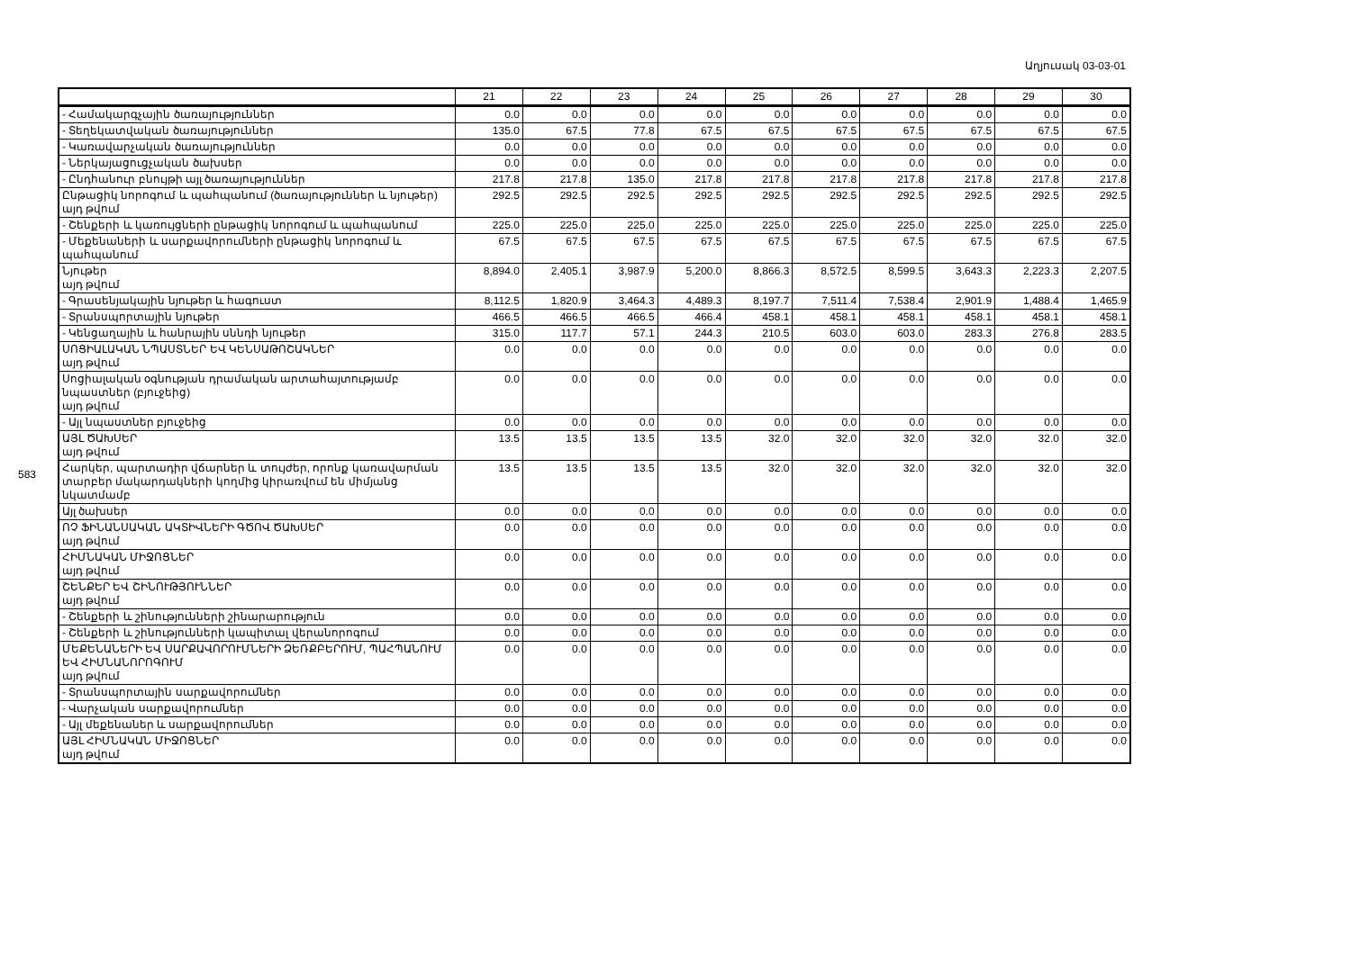Աղյուսակ 03-03-01
583
| | 21 | 22 | 23 | 24 | 25 | 26 | 27 | 28 | 29 | 30 |
| --- | --- | --- | --- | --- | --- | --- | --- | --- | --- | --- |
| - Համակարգչային ծառայություններ | 0.0 | 0.0 | 0.0 | 0.0 | 0.0 | 0.0 | 0.0 | 0.0 | 0.0 | 0.0 |
| - Տեղեկատվական ծառայություններ | 135.0 | 67.5 | 77.8 | 67.5 | 67.5 | 67.5 | 67.5 | 67.5 | 67.5 | 67.5 |
| - Կառավարչական ծառայություններ | 0.0 | 0.0 | 0.0 | 0.0 | 0.0 | 0.0 | 0.0 | 0.0 | 0.0 | 0.0 |
| - Ներկայացուցչական ծախսեր | 0.0 | 0.0 | 0.0 | 0.0 | 0.0 | 0.0 | 0.0 | 0.0 | 0.0 | 0.0 |
| - Ընդհանուր բնույթի այլ ծառայություններ | 217.8 | 217.8 | 135.0 | 217.8 | 217.8 | 217.8 | 217.8 | 217.8 | 217.8 | 217.8 |
| Ընթացիկ նորոգում և պահպանում (ծառայություններ և նյութեր) այդ թվում | 292.5 | 292.5 | 292.5 | 292.5 | 292.5 | 292.5 | 292.5 | 292.5 | 292.5 | 292.5 |
| - Շենքերի և կառույցների ընթացիկ նորոգում և պահպանում | 225.0 | 225.0 | 225.0 | 225.0 | 225.0 | 225.0 | 225.0 | 225.0 | 225.0 | 225.0 |
| - Մեքենաների և սարքավորումների ընթացիկ նորոգում և պահպանում | 67.5 | 67.5 | 67.5 | 67.5 | 67.5 | 67.5 | 67.5 | 67.5 | 67.5 | 67.5 |
| Նյութեր այդ թվում | 8,894.0 | 2,405.1 | 3,987.9 | 5,200.0 | 8,866.3 | 8,572.5 | 8,599.5 | 3,643.3 | 2,223.3 | 2,207.5 |
| - Գրասենյակային նյութեր և հագուստ | 8,112.5 | 1,820.9 | 3,464.3 | 4,489.3 | 8,197.7 | 7,511.4 | 7,538.4 | 2,901.9 | 1,488.4 | 1,465.9 |
| - Տրանսպորտային նյութեր | 466.5 | 466.5 | 466.5 | 466.4 | 458.1 | 458.1 | 458.1 | 458.1 | 458.1 | 458.1 |
| - Կենցաղային և հանրային սննդի նյութեր | 315.0 | 117.7 | 57.1 | 244.3 | 210.5 | 603.0 | 603.0 | 283.3 | 276.8 | 283.5 |
| ՍՈՑԻԱԼԱԿԱՆ ՆՊԱՍՏՆԵՐ ԵՎ ԿԵՆՍԱԹՈՇԱԿՆԵՐ այդ թվում | 0.0 | 0.0 | 0.0 | 0.0 | 0.0 | 0.0 | 0.0 | 0.0 | 0.0 | 0.0 |
| Սոցիալական օգնության դրամական արտահայտությամբ նպաստներ (բյուջեից) այդ թվում | 0.0 | 0.0 | 0.0 | 0.0 | 0.0 | 0.0 | 0.0 | 0.0 | 0.0 | 0.0 |
| - Այլ նպաստներ բյուջեից | 0.0 | 0.0 | 0.0 | 0.0 | 0.0 | 0.0 | 0.0 | 0.0 | 0.0 | 0.0 |
| ԱՅԼ ԾԱԽՍԵՐ այդ թվում | 13.5 | 13.5 | 13.5 | 13.5 | 32.0 | 32.0 | 32.0 | 32.0 | 32.0 | 32.0 |
| Հարկեր, պարտադիր վճարներ և տույժեր, որոնք կառավարման տարբեր մակարդակների կողմից կիրառվում են միմյանց նկատմամբ | 13.5 | 13.5 | 13.5 | 13.5 | 32.0 | 32.0 | 32.0 | 32.0 | 32.0 | 32.0 |
| Այլ ծախսեր | 0.0 | 0.0 | 0.0 | 0.0 | 0.0 | 0.0 | 0.0 | 0.0 | 0.0 | 0.0 |
| ՈՉ ՖԻՆԱՆՍԱԿԱՆ ԱԿՏԻՎՆԵՐԻ ԳԾՈՎ ԾԱԽՍԵՐ այդ թվում | 0.0 | 0.0 | 0.0 | 0.0 | 0.0 | 0.0 | 0.0 | 0.0 | 0.0 | 0.0 |
| ՀԻՄՆԱԿԱՆ ՄԻՋՈՑՆԵՐ այդ թվում | 0.0 | 0.0 | 0.0 | 0.0 | 0.0 | 0.0 | 0.0 | 0.0 | 0.0 | 0.0 |
| ՇԵՆՔԵՐ ԵՎ ՇԻՆՈՒԹՅՈՒՆՆԵՐ այդ թվում | 0.0 | 0.0 | 0.0 | 0.0 | 0.0 | 0.0 | 0.0 | 0.0 | 0.0 | 0.0 |
| - Շենքերի և շինությունների շինարարություն | 0.0 | 0.0 | 0.0 | 0.0 | 0.0 | 0.0 | 0.0 | 0.0 | 0.0 | 0.0 |
| - Շենքերի և շինությունների կապիտալ վերանորոգում | 0.0 | 0.0 | 0.0 | 0.0 | 0.0 | 0.0 | 0.0 | 0.0 | 0.0 | 0.0 |
| ՄԵՔԵՆԱՆԵՐԻ ԵՎ ՍԱՐՔԱՎՈՐՈՒՄՆԵՐԻ ՁԵՌՔԲԵՐՈՒՄ, ՊԱՀՊԱՆՈՒՄ ԵՎ ՀԻՄՆԱՆՈՐՈԳՈՒՄ այդ թվում | 0.0 | 0.0 | 0.0 | 0.0 | 0.0 | 0.0 | 0.0 | 0.0 | 0.0 | 0.0 |
| - Տրանսպորտային սարքավորումներ | 0.0 | 0.0 | 0.0 | 0.0 | 0.0 | 0.0 | 0.0 | 0.0 | 0.0 | 0.0 |
| - Վարչական սարքավորումներ | 0.0 | 0.0 | 0.0 | 0.0 | 0.0 | 0.0 | 0.0 | 0.0 | 0.0 | 0.0 |
| - Այլ մեքենաներ և սարքավորումներ | 0.0 | 0.0 | 0.0 | 0.0 | 0.0 | 0.0 | 0.0 | 0.0 | 0.0 | 0.0 |
| ԱՅԼ ՀԻՄՆԱԿԱՆ ՄԻՋՈՑՆԵՐ այդ թվում | 0.0 | 0.0 | 0.0 | 0.0 | 0.0 | 0.0 | 0.0 | 0.0 | 0.0 | 0.0 |